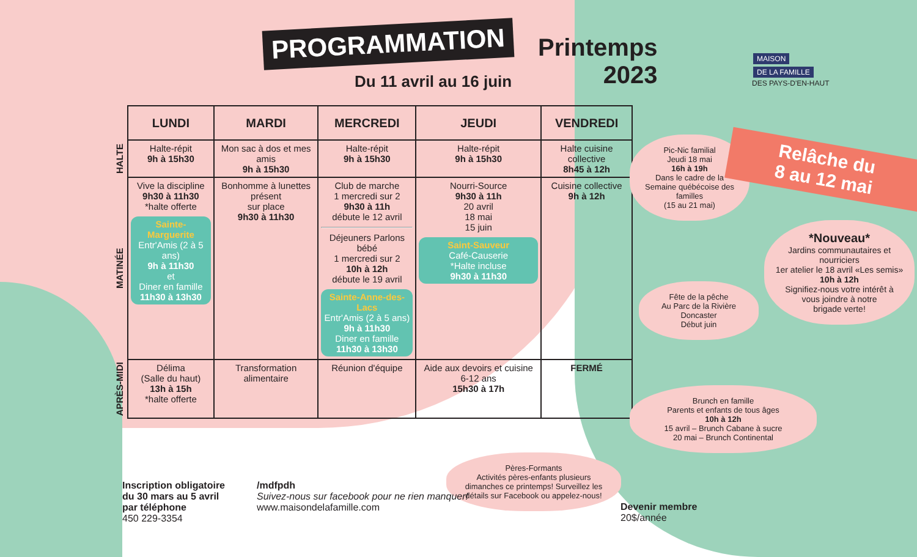PROGRAMMATION
Du 11 avril au 16 juin
Printemps
2023
MAISON
DE LA FAMILLE
DES PAYS-D'EN-HAUT
| | LUNDI | MARDI | MERCREDI | JEUDI | VENDREDI |
| --- | --- | --- | --- | --- | --- |
| HALTE | Halte-répit 9h à 15h30 | Mon sac à dos et mes amis 9h à 15h30 | Halte-répit 9h à 15h30 | Halte-répit 9h à 15h30 | Halte cuisine collective 8h45 à 12h |
| MATINÉE | Vive la discipline 9h30 à 11h30 *halte offerte Sainte-Marguerite Entr'Amis (2 à 5 ans) 9h à 11h30 et Diner en famille 11h30 à 13h30 | Bonhomme à lunettes présent sur place 9h30 à 11h30 | Club de marche 1 mercredi sur 2 9h30 à 11h débute le 12 avril Déjeuners Parlons bébé 1 mercredi sur 2 10h à 12h débute le 19 avril Sainte-Anne-des-Lacs Entr'Amis (2 à 5 ans) 9h à 11h30 Diner en famille 11h30 à 13h30 | Nourri-Source 9h30 à 11h 20 avril 18 mai 15 juin Saint-Sauveur Café-Causerie *Halte incluse 9h30 à 11h30 | Cuisine collective 9h à 12h |
| APRÈS-MIDI | Délima (Salle du haut) 13h à 15h *halte offerte | Transformation alimentaire | Réunion d'équipe | Aide aux devoirs et cuisine 6-12 ans 15h30 à 17h | FERMÉ |
Pic-Nic familial
Jeudi 18 mai
16h à 19h
Dans le cadre de la Semaine québécoise des familles
(15 au 21 mai)
Relâche du
8 au 12 mai
*Nouveau*
Jardins communautaires et nourriciers
1er atelier le 18 avril «Les semis»
10h à 12h
Signifiez-nous votre intérêt à vous joindre à notre
brigade verte!
Fête de la pêche
Au Parc de la Rivière Doncaster
Début juin
Brunch en famille
Parents et enfants de tous âges
10h à 12h
15 avril – Brunch Cabane à sucre
20 mai – Brunch Continental
Pères-Formants
Activités pères-enfants plusieurs dimanches ce printemps! Surveillez les détails sur Facebook ou appelez-nous!
Inscription obligatoire
du 30 mars au 5 avril
par téléphone
450 229-3354
/mdfpdh
Suivez-nous sur facebook pour ne rien manquer!
www.maisondelafamille.com
Devenir membre
20$/année